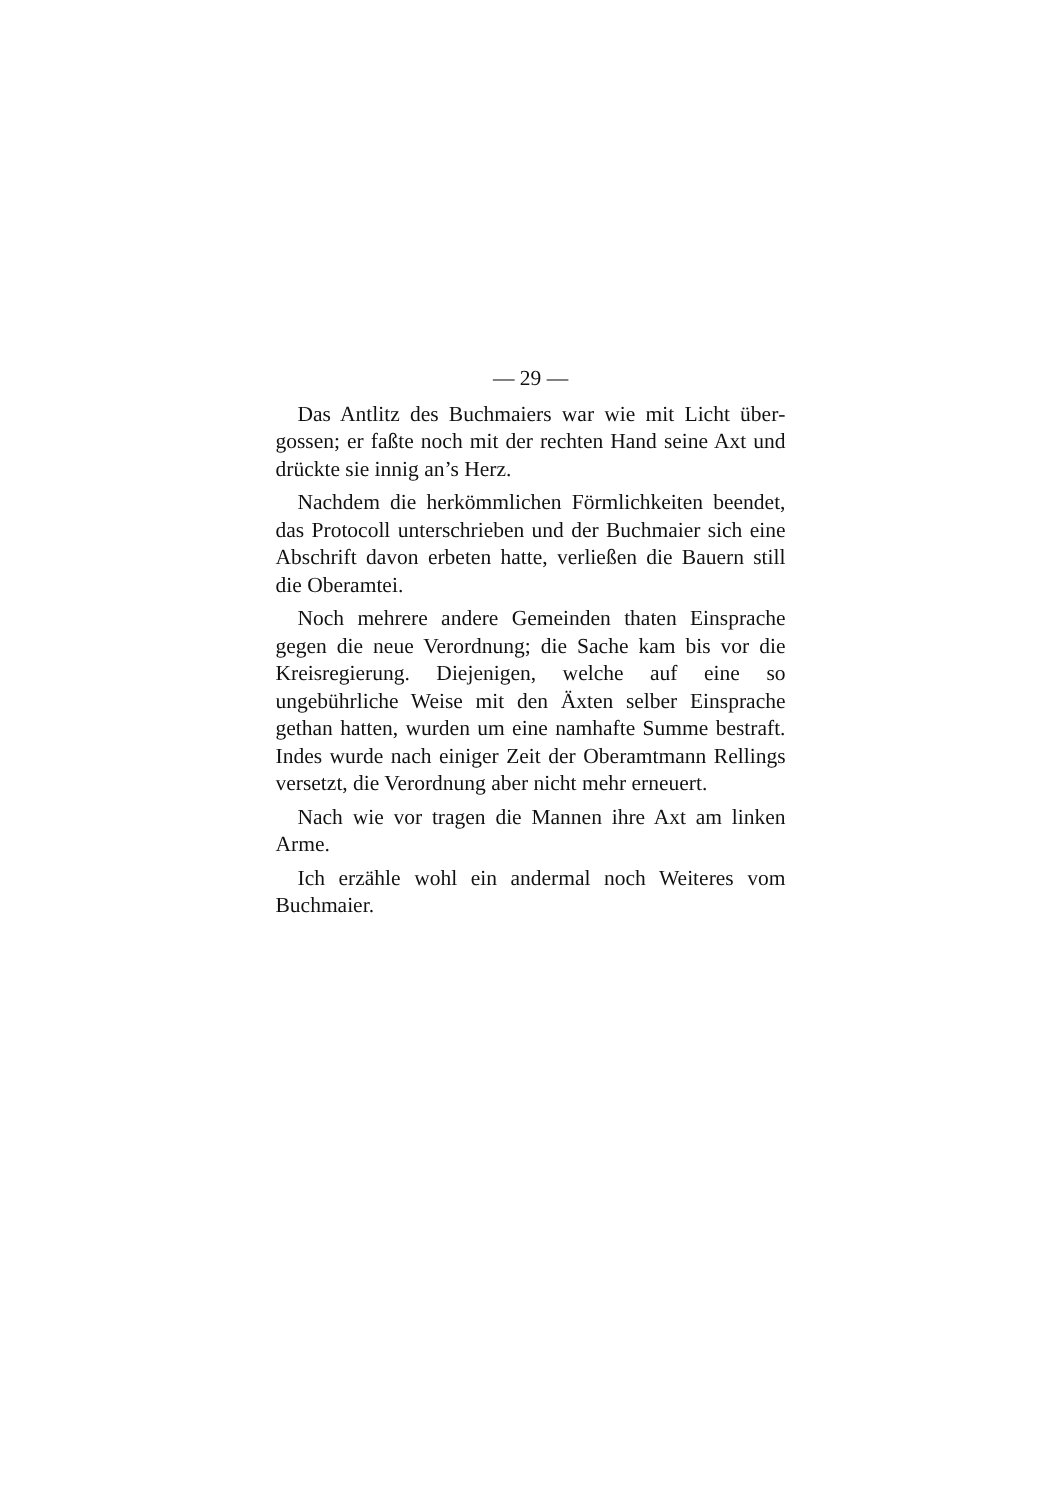— 29 —
Das Antlitz des Buchmaiers war wie mit Licht über­gossen; er faßte noch mit der rechten Hand seine Axt und drückte sie innig an’s Herz.
Nachdem die herkömmlichen Förmlichkeiten been­det, das Protocoll unterschrieben und der Buchmaier sich eine Abschrift davon erbeten hatte, verließen die Bauern still die Oberamtei.
Noch mehrere andere Gemeinden thaten Einspra­che gegen die neue Verordnung; die Sache kam bis vor die Kreisregierung. Diejenigen, welche auf eine so ungebührliche Weise mit den Äxten selber Einsprache gethan hatten, wurden um eine namhafte Summe be­straft. Indes wurde nach einiger Zeit der Oberamtmann Rellings versetzt, die Verordnung aber nicht mehr er­neuert.
Nach wie vor tragen die Mannen ihre Axt am linken Arme.
Ich erzähle wohl ein andermal noch Weiteres vom Buchmaier.